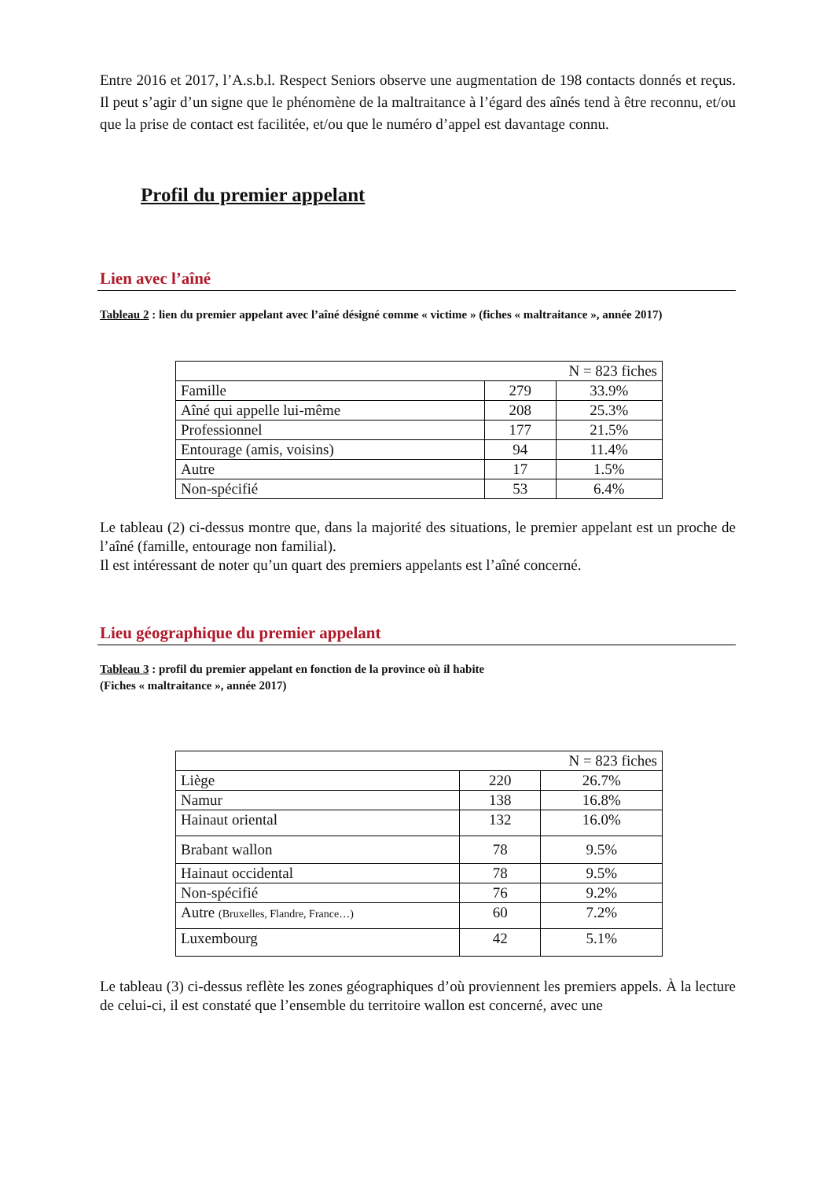Entre 2016 et 2017, l’A.s.b.l. Respect Seniors observe une augmentation de 198 contacts donnés et reçus. Il peut s’agir d’un signe que le phénomène de la maltraitance à l’égard des aînés tend à être reconnu, et/ou que la prise de contact est facilitée, et/ou que le numéro d’appel est davantage connu.
Profil du premier appelant
Lien avec l’aîné
Tableau 2 : lien du premier appelant avec l’aîné désigné comme « victime » (fiches « maltraitance », année 2017)
| N = 823 fiches | | |
| Famille | 279 | 33.9% |
| Aîné qui appelle lui-même | 208 | 25.3% |
| Professionnel | 177 | 21.5% |
| Entourage (amis, voisins) | 94 | 11.4% |
| Autre | 17 | 1.5% |
| Non-spécifié | 53 | 6.4% |
Le tableau (2) ci-dessus montre que, dans la majorité des situations, le premier appelant est un proche de l’aîné (famille, entourage non familial).
Il est intéressant de noter qu’un quart des premiers appelants est l’aîné concerné.
Lieu géographique du premier appelant
Tableau 3 : profil du premier appelant en fonction de la province où il habite
(Fiches « maltraitance », année 2017)
| N = 823 fiches | | |
| Liège | 220 | 26.7% |
| Namur | 138 | 16.8% |
| Hainaut oriental | 132 | 16.0% |
| Brabant wallon | 78 | 9.5% |
| Hainaut occidental | 78 | 9.5% |
| Non-spécifié | 76 | 9.2% |
| Autre (Bruxelles, Flandre, France…) | 60 | 7.2% |
| Luxembourg | 42 | 5.1% |
Le tableau (3) ci-dessus reflète les zones géographiques d’où proviennent les premiers appels. À la lecture de celui-ci, il est constaté que l’ensemble du territoire wallon est concerné, avec une